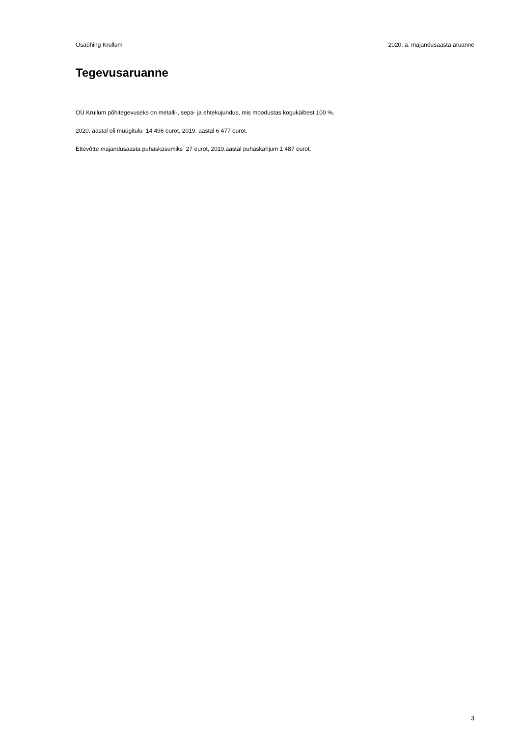Osaühing Krullum 2020. a. majandusaasta aruanne
Tegevusaruanne
OÜ Krullum põhitegevuseks on metalli-, sepa- ja ehtekujundus, mis moodustas kogukäibest 100 %.
2020. aastal oli müügitulu 14 496 eurot, 2019. aastal 6 477 eurot.
Ettevõtte majandusaasta puhaskasumiks 27 eurot, 2019.aastal puhaskahjum 1 487 eurot.
3